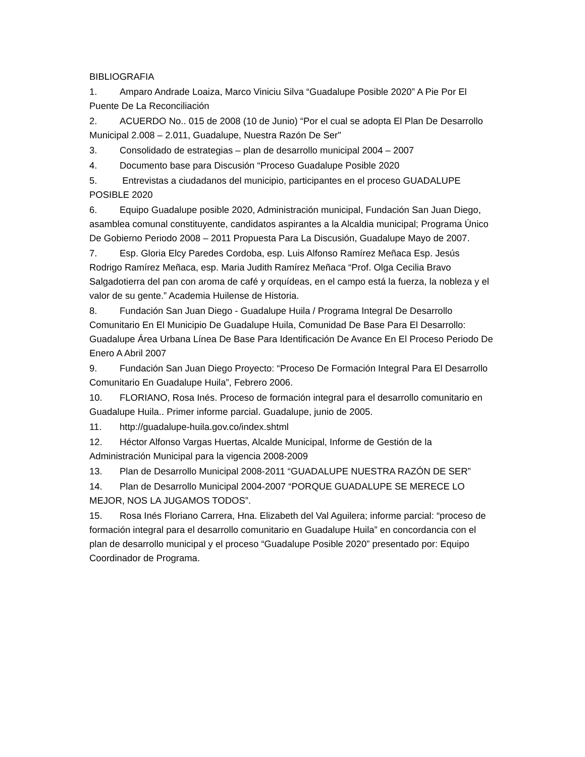BIBLIOGRAFIA
1. Amparo Andrade Loaiza, Marco Viniciu Silva “Guadalupe Posible 2020” A Pie Por El Puente De La Reconciliación
2. ACUERDO No.. 015 de 2008 (10 de Junio) “Por el cual se adopta El Plan De Desarrollo Municipal 2.008 – 2.011, Guadalupe, Nuestra Razón De Ser"
3. Consolidado de estrategias – plan de desarrollo municipal 2004 – 2007
4. Documento base para Discusión “Proceso Guadalupe Posible 2020
5. Entrevistas a ciudadanos del municipio, participantes en el proceso GUADALUPE POSIBLE 2020
6. Equipo Guadalupe posible 2020, Administración municipal, Fundación San Juan Diego, asamblea comunal constituyente, candidatos aspirantes a la Alcaldia municipal; Programa Único De Gobierno Periodo 2008 – 2011 Propuesta Para La Discusión, Guadalupe Mayo de 2007.
7. Esp. Gloria Elcy Paredes Cordoba, esp. Luis Alfonso Ramírez Meñaca Esp. Jesús Rodrigo Ramírez Meñaca, esp. Maria Judith Ramírez Meñaca “Prof. Olga Cecilia Bravo Salgadotierra del pan con aroma de café y orquídeas, en el campo está la fuerza, la nobleza y el valor de su gente.” Academia Huilense de Historia.
8. Fundación San Juan Diego - Guadalupe Huila / Programa Integral De Desarrollo Comunitario En El Municipio De Guadalupe Huila, Comunidad De Base Para El Desarrollo: Guadalupe Área Urbana Línea De Base Para Identificación De Avance En El Proceso Periodo De Enero A Abril 2007
9. Fundación San Juan Diego Proyecto: “Proceso De Formación Integral Para El Desarrollo Comunitario En Guadalupe Huila”, Febrero 2006.
10. FLORIANO, Rosa Inés. Proceso de formación integral para el desarrollo comunitario en Guadalupe Huila.. Primer informe parcial. Guadalupe, junio de 2005.
11. http://guadalupe-huila.gov.co/index.shtml
12. Héctor Alfonso Vargas Huertas, Alcalde Municipal, Informe de Gestión de la Administración Municipal para la vigencia 2008-2009
13. Plan de Desarrollo Municipal 2008-2011 “GUADALUPE NUESTRA RAZÓN DE SER”
14. Plan de Desarrollo Municipal 2004-2007 “PORQUE GUADALUPE SE MERECE LO MEJOR, NOS LA JUGAMOS TODOS”.
15. Rosa Inés Floriano Carrera, Hna. Elizabeth del Val Aguilera; informe parcial: “proceso de formación integral para el desarrollo comunitario en Guadalupe Huila” en concordancia con el plan de desarrollo municipal y el proceso “Guadalupe Posible 2020” presentado por: Equipo Coordinador de Programa.